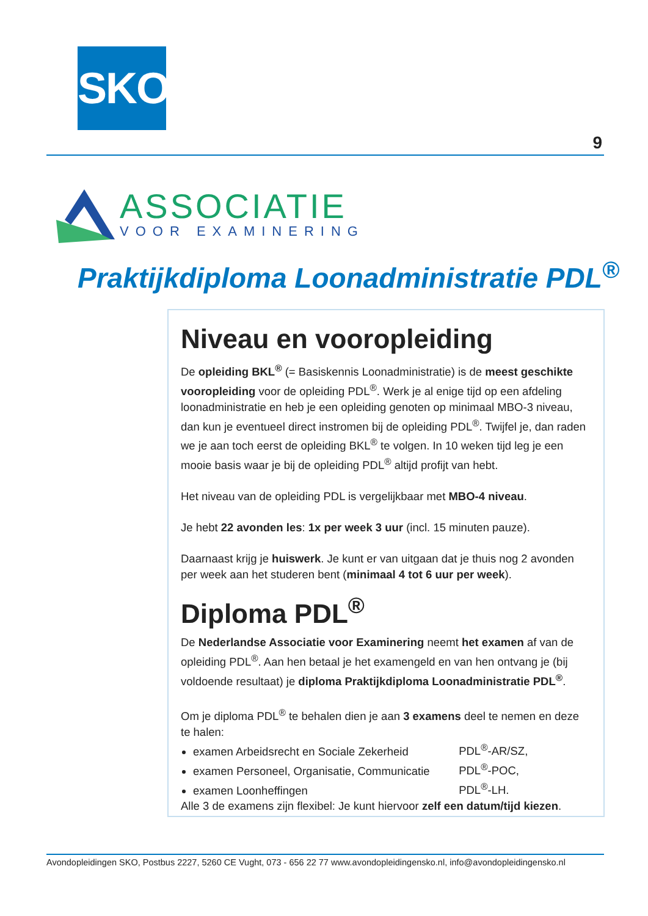SKO
9
ASSOCIATIE
VOOR EXAMINERING
Praktijkdiploma Loonadministratie PDL<sup>®</sup>
Niveau en vooropleiding
De opleiding BKL<sup>®</sup> (= Basiskennis Loonadministratie) is de meest geschikte vooropleiding voor de opleiding PDL<sup>®</sup>. Werk je al enige tijd op een afdeling loonadministratie en heb je een opleiding genoten op minimaal MBO-3 niveau, dan kun je eventueel direct instromen bij de opleiding PDL<sup>®</sup>. Twijfel je, dan raden we je aan toch eerst de opleiding BKL<sup>®</sup> te volgen. In 10 weken tijd leg je een mooie basis waar je bij de opleiding PDL<sup>®</sup> altijd profijt van hebt.
Het niveau van de opleiding PDL is vergelijkbaar met MBO-4 niveau.
Je hebt 22 avonden les: 1x per week 3 uur (incl. 15 minuten pauze).
Daarnaast krijg je huiswerk. Je kunt er van uitgaan dat je thuis nog 2 avonden per week aan het studeren bent (minimaal 4 tot 6 uur per week).
Diploma PDL<sup>®</sup>
De Nederlandse Associatie voor Examinering neemt het examen af van de opleiding PDL<sup>®</sup>. Aan hen betaal je het examengeld en van hen ontvang je (bij voldoende resultaat) je diploma Praktijkdiploma Loonadministratie PDL<sup>®</sup>.
Om je diploma PDL<sup>®</sup> te behalen dien je aan 3 examens deel te nemen en deze te halen:
examen Arbeidsrecht en Sociale Zekerheid PDL<sup>®</sup>-AR/SZ,
examen Personeel, Organisatie, Communicatie PDL<sup>®</sup>-POC,
examen Loonheffingen PDL<sup>®</sup>-LH.
Alle 3 de examens zijn flexibel: Je kunt hiervoor zelf een datum/tijd kiezen.
Avondopleidingen SKO, Postbus 2227, 5260 CE Vught, 073 - 656 22 77 www.avondopleidingensko.nl, info@avondopleidingensko.nl